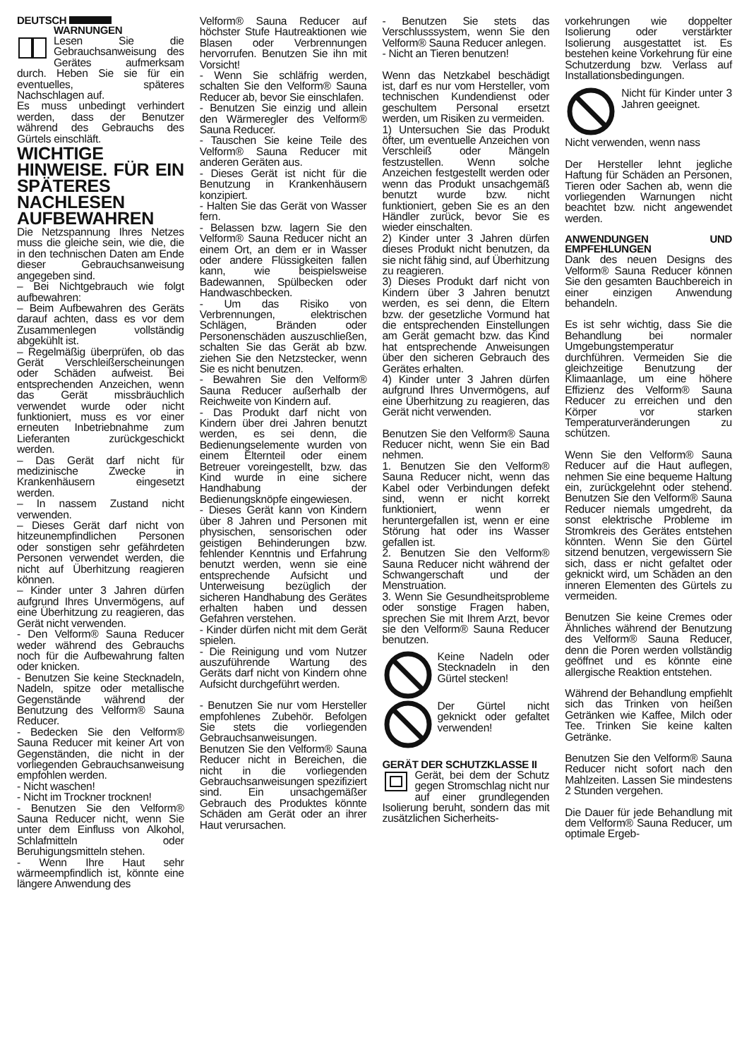DEUTSCH
WARNUNGEN
Lesen Sie die Gebrauchsanweisung des Gerätes aufmerksam durch. Heben Sie sie für ein eventuelles, späteres Nachschlagen auf.
Es muss unbedingt verhindert werden, dass der Benutzer während des Gebrauchs des Gürtels einschläft.
WICHTIGE HINWEISE. FÜR EIN SPÄTERES NACHLESEN AUFBEWAHREN
Die Netzspannung Ihres Netzes muss die gleiche sein, wie die, die in den technischen Daten am Ende dieser Gebrauchsanweisung angegeben sind.
– Bei Nichtgebrauch wie folgt aufbewahren:
– Beim Aufbewahren des Geräts darauf achten, dass es vor dem Zusammenlegen vollständig abgekühlt ist.
– Regelmäßig überprüfen, ob das Gerät Verschleißerscheinungen oder Schäden aufweist. Bei entsprechenden Anzeichen, wenn das Gerät missbräuchlich verwendet wurde oder nicht funktioniert, muss es vor einer erneuten Inbetriebnahme zum Lieferanten zurückgeschickt werden.
– Das Gerät darf nicht für medizinische Zwecke in Krankenhäusern eingesetzt werden.
– In nassem Zustand nicht verwenden.
– Dieses Gerät darf nicht von hitzeunempfindlichen Personen oder sonstigen sehr gefährdeten Personen verwendet werden, die nicht auf Überhitzung reagieren können.
– Kinder unter 3 Jahren dürfen aufgrund Ihres Unvermögens, auf eine Überhitzung zu reagieren, das Gerät nicht verwenden.
- Den Velform® Sauna Reducer weder während des Gebrauchs noch für die Aufbewahrung falten oder knicken.
- Benutzen Sie keine Stecknadeln, Nadeln, spitze oder metallische Gegenstände während der Benutzung des Velform® Sauna Reducer.
- Bedecken Sie den Velform® Sauna Reducer mit keiner Art von Gegenständen, die nicht in der vorliegenden Gebrauchsanweisung empfohlen werden.
- Nicht waschen!
- Nicht im Trockner trocknen!
- Benutzen Sie den Velform® Sauna Reducer nicht, wenn Sie unter dem Einfluss von Alkohol, Schlafmitteln oder Beruhigungsmitteln stehen.
- Wenn Ihre Haut sehr wärmeempfindlich ist, könnte eine längere Anwendung des
Velform® Sauna Reducer auf höchster Stufe Hautreaktionen wie Blasen oder Verbrennungen hervorrufen. Benutzen Sie ihn mit Vorsicht!
- Wenn Sie schläfrig werden, schalten Sie den Velform® Sauna Reducer ab, bevor Sie einschlafen.
- Benutzen Sie einzig und allein den Wärmeregler des Velform® Sauna Reducer.
- Tauschen Sie keine Teile des Velform® Sauna Reducer mit anderen Geräten aus.
- Dieses Gerät ist nicht für die Benutzung in Krankenhäusern konzipiert.
- Halten Sie das Gerät von Wasser fern.
- Belassen bzw. lagern Sie den Velform® Sauna Reducer nicht an einem Ort, an dem er in Wasser oder andere Flüssigkeiten fallen kann, wie beispielsweise Badewannen, Spülbecken oder Handwaschbecken.
- Um das Risiko von Verbrennungen, elektrischen Schlägen, Bränden oder Personenschäden auszuschließen, schalten Sie das Gerät ab bzw. ziehen Sie den Netzstecker, wenn Sie es nicht benutzen.
- Bewahren Sie den Velform® Sauna Reducer außerhalb der Reichweite von Kindern auf.
- Das Produkt darf nicht von Kindern über drei Jahren benutzt werden, es sei denn, die Bedienungselemente wurden von einem Elternteil oder einem Betreuer voreingestellt, bzw. das Kind wurde in eine sichere Handhabung der Bedienungsknöpfe eingewiesen.
- Dieses Gerät kann von Kindern über 8 Jahren und Personen mit physischen, sensorischen oder geistigen Behinderungen bzw. fehlender Kenntnis und Erfahrung benutzt werden, wenn sie eine entsprechende Aufsicht und Unterweisung bezüglich der sicheren Handhabung des Gerätes erhalten haben und dessen Gefahren verstehen.
- Kinder dürfen nicht mit dem Gerät spielen.
- Die Reinigung und vom Nutzer auszuführende Wartung des Geräts darf nicht von Kindern ohne Aufsicht durchgeführt werden.
- Benutzen Sie nur vom Hersteller empfohlenes Zubehör. Befolgen Sie stets die vorliegenden Gebrauchsanweisungen.
Benutzen Sie den Velform® Sauna Reducer nicht in Bereichen, die nicht in die vorliegenden Gebrauchsanweisungen spezifiziert sind. Ein unsachgemäßer Gebrauch des Produktes könnte Schäden am Gerät oder an ihrer Haut verursachen.
- Benutzen Sie stets das Verschlusssystem, wenn Sie den Velform® Sauna Reducer anlegen.
- Nicht an Tieren benutzen!
Wenn das Netzkabel beschädigt ist, darf es nur vom Hersteller, vom technischen Kundendienst oder geschultem Personal ersetzt werden, um Risiken zu vermeiden.
1) Untersuchen Sie das Produkt öfter, um eventuelle Anzeichen von Verschleiß oder Mängeln festzustellen. Wenn solche Anzeichen festgestellt werden oder wenn das Produkt unsachgemäß benutzt wurde bzw. nicht funktioniert, geben Sie es an den Händler zurück, bevor Sie es wieder einschalten.
2) Kinder unter 3 Jahren dürfen dieses Produkt nicht benutzen, da sie nicht fähig sind, auf Überhitzung zu reagieren.
3) Dieses Produkt darf nicht von Kindern über 3 Jahren benutzt werden, es sei denn, die Eltern bzw. der gesetzliche Vormund hat die entsprechenden Einstellungen am Gerät gemacht bzw. das Kind hat entsprechende Anweisungen über den sicheren Gebrauch des Gerätes erhalten.
4) Kinder unter 3 Jahren dürfen aufgrund Ihres Unvermögens, auf eine Überhitzung zu reagieren, das Gerät nicht verwenden.
Benutzen Sie den Velform® Sauna Reducer nicht, wenn Sie ein Bad nehmen.
1. Benutzen Sie den Velform® Sauna Reducer nicht, wenn das Kabel oder Verbindungen defekt sind, wenn er nicht korrekt funktioniert, wenn er heruntergefallen ist, wenn er eine Störung hat oder ins Wasser gefallen ist.
2. Benutzen Sie den Velform® Sauna Reducer nicht während der Schwangerschaft und der Menstruation.
3. Wenn Sie Gesundheitsprobleme oder sonstige Fragen haben, sprechen Sie mit Ihrem Arzt, bevor sie den Velform® Sauna Reducer benutzen.
Keine Nadeln oder Stecknadeln in den Gürtel stecken!
Der Gürtel nicht geknickt oder gefaltet verwenden!
GERÄT DER SCHUTZKLASSE II
Gerät, bei dem der Schutz gegen Stromschlag nicht nur auf einer grundlegenden Isolierung beruht, sondern das mit zusätzlichen Sicherheits-
vorkehrungen wie doppelter Isolierung oder verstärkter Isolierung ausgestattet ist. Es bestehen keine Vorkehrung für eine Schutzerdung bzw. Verlass auf Installationsbedingungen.
Nicht für Kinder unter 3 Jahren geeignet.
Nicht verwenden, wenn nass
Der Hersteller lehnt jegliche Haftung für Schäden an Personen, Tieren oder Sachen ab, wenn die vorliegenden Warnungen nicht beachtet bzw. nicht angewendet werden.
ANWENDUNGEN UND EMPFEHLUNGEN
Dank des neuen Designs des Velform® Sauna Reducer können Sie den gesamten Bauchbereich in einer einzigen Anwendung behandeln.
Es ist sehr wichtig, dass Sie die Behandlung bei normaler Umgebungstemperatur durchführen. Vermeiden Sie die gleichzeitige Benutzung der Klimaanlage, um eine höhere Effizienz des Velform® Sauna Reducer zu erreichen und den Körper vor starken Temperaturveränderungen zu schützen.
Wenn Sie den Velform® Sauna Reducer auf die Haut auflegen, nehmen Sie eine bequeme Haltung ein, zurückgelehnt oder stehend. Benutzen Sie den Velform® Sauna Reducer niemals umgedreht, da sonst elektrische Probleme im Stromkreis des Gerätes entstehen könnten. Wenn Sie den Gürtel sitzend benutzen, vergewissern Sie sich, dass er nicht gefaltet oder geknickt wird, um Schäden an den inneren Elementen des Gürtels zu vermeiden.
Benutzen Sie keine Cremes oder Ähnliches während der Benutzung des Velform® Sauna Reducer, denn die Poren werden vollständig geöffnet und es könnte eine allergische Reaktion entstehen.
Während der Behandlung empfiehlt sich das Trinken von heißen Getränken wie Kaffee, Milch oder Tee. Trinken Sie keine kalten Getränke.
Benutzen Sie den Velform® Sauna Reducer nicht sofort nach den Mahlzeiten. Lassen Sie mindestens 2 Stunden vergehen.
Die Dauer für jede Behandlung mit dem Velform® Sauna Reducer, um optimale Ergeb-